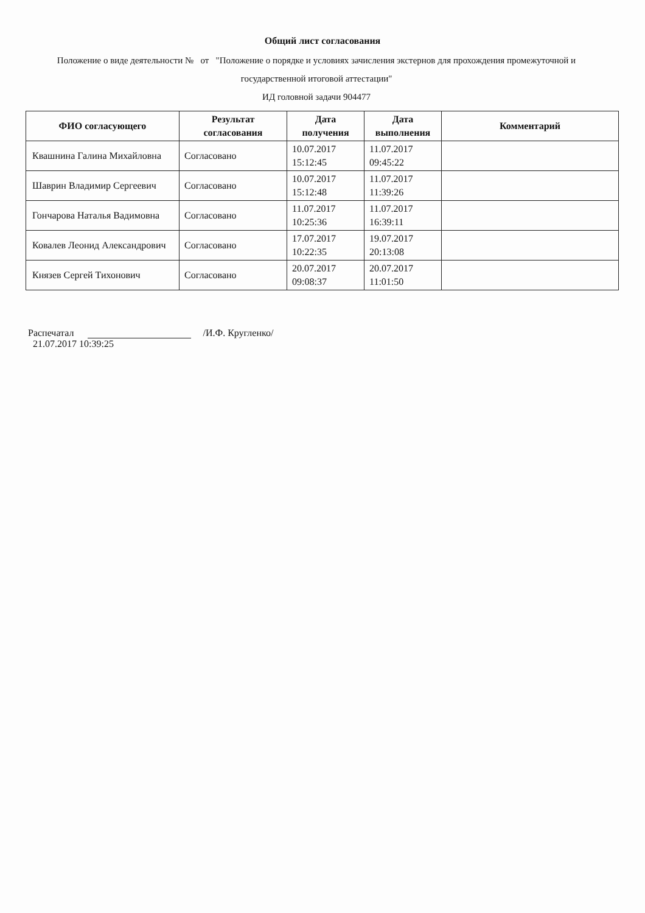Общий лист согласования
Положение о виде деятельности № от "Положение о порядке и условиях зачисления экстернов для прохождения промежуточной и государственной итоговой аттестации"
ИД головной задачи 904477
| ФИО согласующего | Результат согласования | Дата получения | Дата выполнения | Комментарий |
| --- | --- | --- | --- | --- |
| Квашнина Галина Михайловна | Согласовано | 10.07.2017 15:12:45 | 11.07.2017 09:45:22 | |
| Шаврин Владимир Сергеевич | Согласовано | 10.07.2017 15:12:48 | 11.07.2017 11:39:26 | |
| Гончарова Наталья Вадимовна | Согласовано | 11.07.2017 10:25:36 | 11.07.2017 16:39:11 | |
| Ковалев Леонид Александрович | Согласовано | 17.07.2017 10:22:35 | 19.07.2017 20:13:08 | |
| Князев Сергей Тихонович | Согласовано | 20.07.2017 09:08:37 | 20.07.2017 11:01:50 | |
Распечатал /И.Ф. Кругленко/
21.07.2017 10:39:25